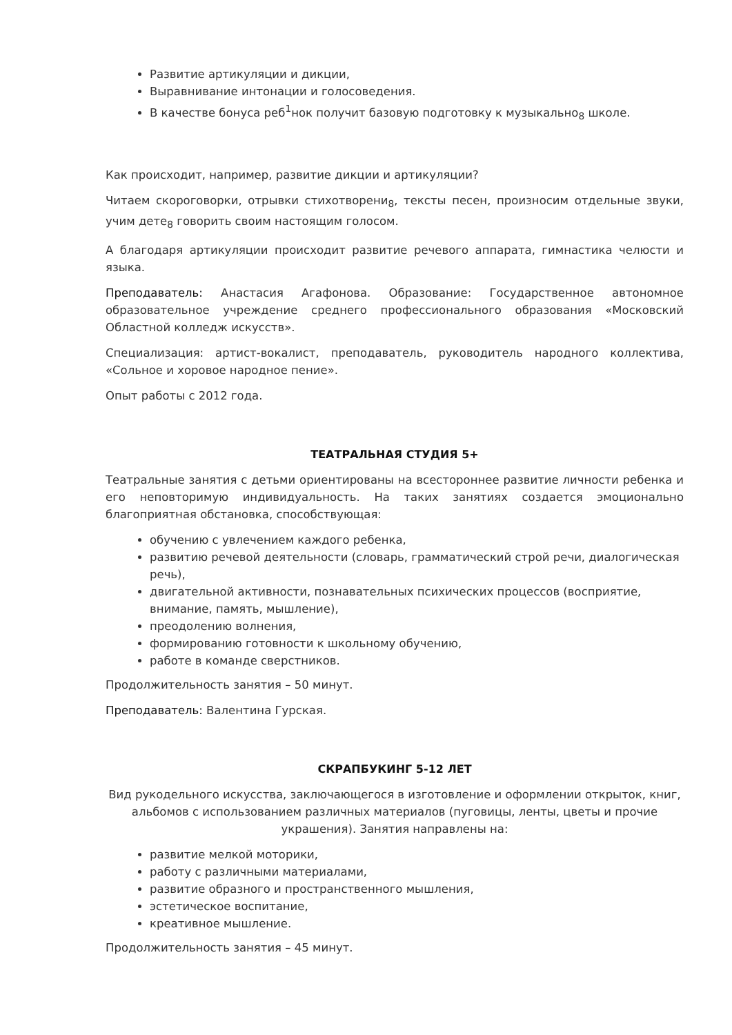Развитие артикуляции и дикции,
Выравнивание интонации и голосоведения.
В качестве бонуса реб<sup>1</sup>нок получит базовую подготовку к музыкально<sub>8</sub> школе.
Как происходит, например, развитие дикции и артикуляции?
Читаем скороговорки, отрывки стихотворени<sub>8</sub>, тексты песен, произносим отдельные звуки, учим дете<sub>8</sub> говорить своим настоящим голосом.
А благодаря артикуляции происходит развитие речевого аппарата, гимнастика челюсти и языка.
Преподаватель: Анастасия Агафонова. Образование: Государственное автономное образовательное учреждение среднего профессионального образования «Московский Областной колледж искусств».
Специализация: артист-вокалист, преподаватель, руководитель народного коллектива, «Сольное и хоровое народное пение».
Опыт работы с 2012 года.
ТЕАТРАЛЬНАЯ СТУДИЯ 5+
Театральные занятия с детьми ориентированы на всестороннее развитие личности ребенка и его неповторимую индивидуальность. На таких занятиях создается эмоционально благоприятная обстановка, способствующая:
обучению с увлечением каждого ребенка,
развитию речевой деятельности (словарь, грамматический строй речи, диалогическая речь),
двигательной активности, познавательных психических процессов (восприятие, внимание, память, мышление),
преодолению волнения,
формированию готовности к школьному обучению,
работе в команде сверстников.
Продолжительность занятия – 50 минут.
Преподаватель: Валентина Гурская.
СКРАПБУКИНГ 5-12 ЛЕТ
Вид рукодельного искусства, заключающегося в изготовление и оформлении открыток, книг, альбомов с использованием различных материалов (пуговицы, ленты, цветы и прочие украшения). Занятия направлены на:
развитие мелкой моторики,
работу с различными материалами,
развитие образного и пространственного мышления,
эстетическое воспитание,
креативное мышление.
Продолжительность занятия – 45 минут.